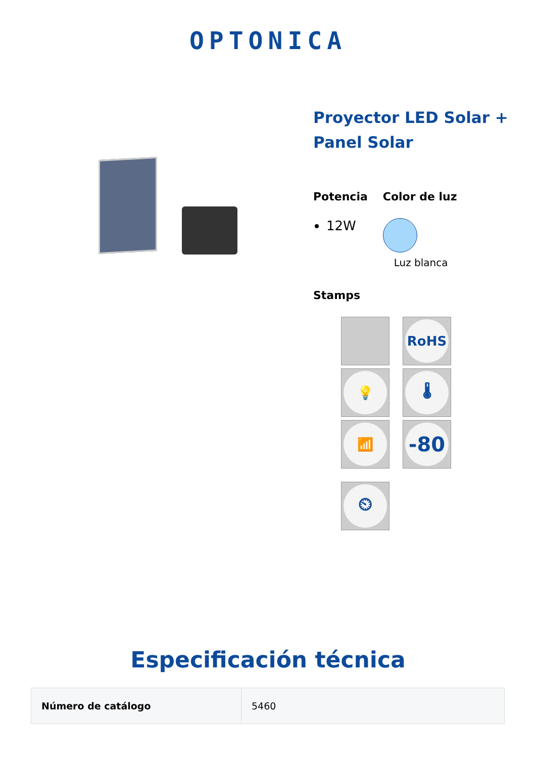OPTONICA
Proyector LED Solar + Panel Solar
Potencia
12W
Color de luz
Luz blanca
Stamps
RoHS
💡
🌡
📶
-80
⏲
Especificación técnica
| Número de catálogo | 5460 |